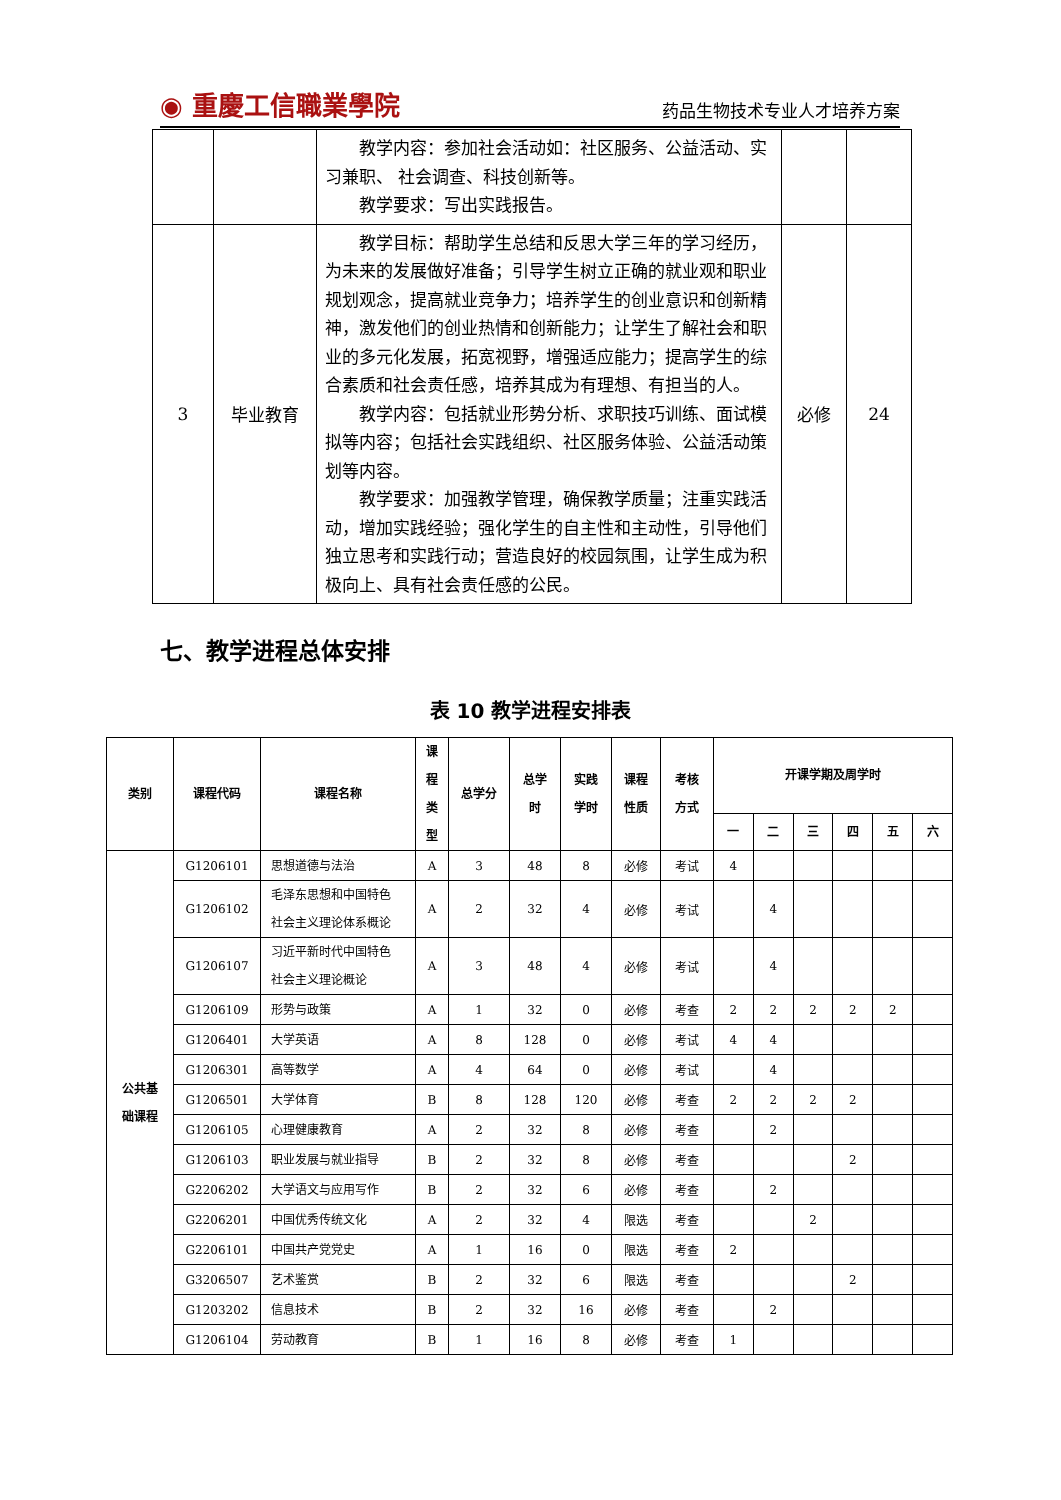◉ 重慶工信職業學院 药品生物技术专业人才培养方案
| | | 教学内容：参加社会活动如：社区服务、公益活动、实习兼职、 社会调查、科技创新等。 教学要求：写出实践报告。 | | |
| 3 | 毕业教育 | 教学目标：帮助学生总结和反思大学三年的学习经历，为未来的发展做好准备；引导学生树立正确的就业观和职业规划观念，提高就业竞争力；培养学生的创业意识和创新精神，激发他们的创业热情和创新能力；让学生了解社会和职业的多元化发展，拓宽视野，增强适应能力；提高学生的综合素质和社会责任感，培养其成为有理想、有担当的人。 教学内容：包括就业形势分析、求职技巧训练、面试模拟等内容；包括社会实践组织、社区服务体验、公益活动策划等内容。 教学要求：加强教学管理，确保教学质量；注重实践活动，增加实践经验；强化学生的自主性和主动性，引导他们独立思考和实践行动；营造良好的校园氛围，让学生成为积极向上、具有社会责任感的公民。 | 必修 | 24 |
七、教学进程总体安排
表 10 教学进程安排表
| 类别 | 课程代码 | 课程名称 | 课 程 类 型 | 总学分 | 总学 时 | 实践 学时 | 课程 性质 | 考核 方式 | 开课学期及周学时 | | | | | |
| --- | --- | --- | --- | --- | --- | --- | --- | --- | --- | --- | --- | --- | --- | --- |
| | | | | | | | | | 一 | 二 | 三 | 四 | 五 | 六 |
| 公共基 础课程 | G1206101 | 思想道德与法治 | A | 3 | 48 | 8 | 必修 | 考试 | 4 | | | | | |
| | G1206102 | 毛泽东思想和中国特色 社会主义理论体系概论 | A | 2 | 32 | 4 | 必修 | 考试 | | 4 | | | | |
| | G1206107 | 习近平新时代中国特色 社会主义理论概论 | A | 3 | 48 | 4 | 必修 | 考试 | | 4 | | | | |
| | G1206109 | 形势与政策 | A | 1 | 32 | 0 | 必修 | 考查 | 2 | 2 | 2 | 2 | 2 | |
| | G1206401 | 大学英语 | A | 8 | 128 | 0 | 必修 | 考试 | 4 | 4 | | | | |
| | G1206301 | 高等数学 | A | 4 | 64 | 0 | 必修 | 考试 | | 4 | | | | |
| | G1206501 | 大学体育 | B | 8 | 128 | 120 | 必修 | 考查 | 2 | 2 | 2 | 2 | | |
| | G1206105 | 心理健康教育 | A | 2 | 32 | 8 | 必修 | 考查 | | 2 | | | | |
| | G1206103 | 职业发展与就业指导 | B | 2 | 32 | 8 | 必修 | 考查 | | | | 2 | | |
| | G2206202 | 大学语文与应用写作 | B | 2 | 32 | 6 | 必修 | 考查 | | 2 | | | | |
| | G2206201 | 中国优秀传统文化 | A | 2 | 32 | 4 | 限选 | 考查 | | | 2 | | | |
| | G2206101 | 中国共产党党史 | A | 1 | 16 | 0 | 限选 | 考查 | 2 | | | | | |
| | G3206507 | 艺术鉴赏 | B | 2 | 32 | 6 | 限选 | 考查 | | | | 2 | | |
| | G1203202 | 信息技术 | B | 2 | 32 | 16 | 必修 | 考查 | | 2 | | | | |
| | G1206104 | 劳动教育 | B | 1 | 16 | 8 | 必修 | 考查 | 1 | | | | | |